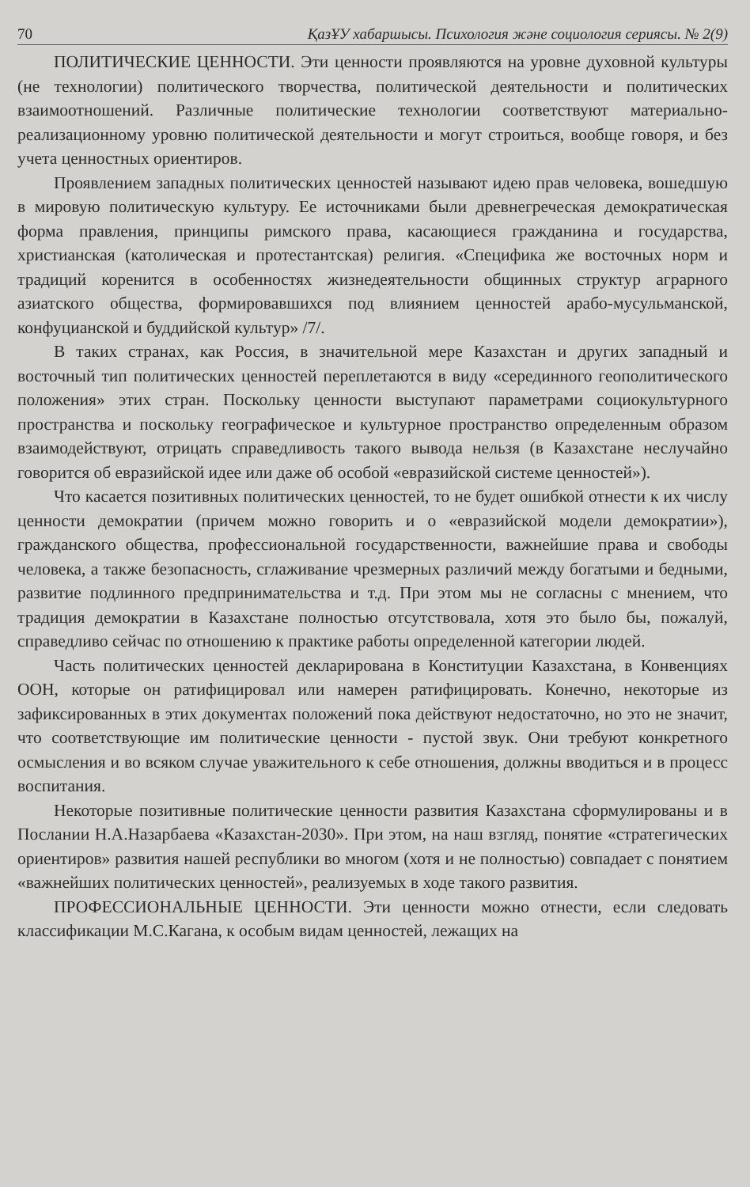70 ҚазҰУ хабаршысы. Психология және социология сериясы. № 2(9)
ПОЛИТИЧЕСКИЕ ЦЕННОСТИ. Эти ценности проявляются на уровне духовной культуры (не технологии) политического творчества, политической деятельности и политических взаимоотношений. Различные политические технологии соответствуют материально-реализационному уровню политической деятельности и могут строиться, вообще говоря, и без учета ценностных ориентиров.
Проявлением западных политических ценностей называют идею прав человека, вошедшую в мировую политическую культуру. Ее источниками были древнегреческая демократическая форма правления, принципы римского права, касающиеся гражданина и государства, христианская (католическая и протестантская) религия. «Специфика же восточных норм и традиций коренится в особенностях жизнедеятельности общинных структур аграрного азиатского общества, формировавшихся под влиянием ценностей арабо-мусульманской, конфуцианской и буддийской культур» /7/.
В таких странах, как Россия, в значительной мере Казахстан и других западный и восточный тип политических ценностей переплетаются в виду «серединного геополитического положения» этих стран. Поскольку ценности выступают параметрами социокультурного пространства и поскольку географическое и культурное пространство определенным образом взаимодействуют, отрицать справедливость такого вывода нельзя (в Казахстане неслучайно говорится об евразийской идее или даже об особой «евразийской системе ценностей»).
Что касается позитивных политических ценностей, то не будет ошибкой отнести к их числу ценности демократии (причем можно говорить и о «евразийской модели демократии»), гражданского общества, профессиональной государственности, важнейшие права и свободы человека, а также безопасность, сглаживание чрезмерных различий между богатыми и бедными, развитие подлинного предпринимательства и т.д. При этом мы не согласны с мнением, что традиция демократии в Казахстане полностью отсутствовала, хотя это было бы, пожалуй, справедливо сейчас по отношению к практике работы определенной категории людей.
Часть политических ценностей декларирована в Конституции Казахстана, в Конвенциях ООН, которые он ратифицировал или намерен ратифицировать. Конечно, некоторые из зафиксированных в этих документах положений пока действуют недостаточно, но это не значит, что соответствующие им политические ценности - пустой звук. Они требуют конкретного осмысления и во всяком случае уважительного к себе отношения, должны вводиться и в процесс воспитания.
Некоторые позитивные политические ценности развития Казахстана сформулированы и в Послании Н.А.Назарбаева «Казахстан-2030». При этом, на наш взгляд, понятие «стратегических ориентиров» развития нашей республики во многом (хотя и не полностью) совпадает с понятием «важнейших политических ценностей», реализуемых в ходе такого развития.
ПРОФЕССИОНАЛЬНЫЕ ЦЕННОСТИ. Эти ценности можно отнести, если следовать классификации М.С.Кагана, к особым видам ценностей, лежащих на